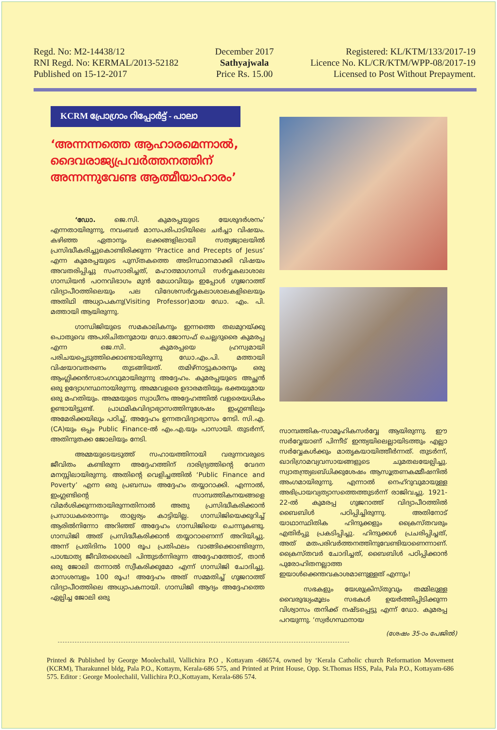Regd. No: M2-14438/12
RNI Regd. No: KERMAL/2013-52182
Published on 15-12-2017
December 2017
Sathyajwala
Price Rs. 15.00
Registered: KL/KTM/133/2017-19
Licence No. KL/CR/KTM/WPP-08/2017-19
Licensed to Post Without Prepayment.
KCRM പ്രോഗ്രാം റിപ്പോർട്ട് - പാലാ
‘അന്നന്നത്തെ ആഹാരമെന്നാൽ, ദൈവരാജ്യപ്രവർത്തനത്തിന് അന്നന്നുവേണ്ട ആത്മീയാഹാരം’
‘ഡോ. ജെ.സി. കുമരപ്പയുടെ യേശുദർശനം’ എന്നതായിരുന്നു, നവംബർ മാസപരിപാടിയിലെ ചർച്ചാ വിഷയം. കഴിഞ്ഞ ഏതാനും ലക്കങ്ങളിലായി സത്യജ്വാലയിൽ പ്രസിദ്ധീകരിച്ചുകൊണ്ടിരിക്കുന്ന ‘Practice and Precepts of Jesus’ എന്ന കുമരപ്പയുടെ പുസ്തകത്തെ അടിസ്ഥാനമാക്കി വിഷയം അവതരിപ്പിച്ചു സംസാരിച്ചത്, മഹാത്മാഗാന്ധി സർവ്വകലാശാല ഗാന്ധിയൻ പഠനവിഭാഗം മുൻ മേധാവിയും ഇപ്പോൾ ഗുജറാത്ത് വിദ്യാപീഠത്തിലെയും പല വിദേശസർവ്വകലാശാലകളിലെയും അതിഥി അധ്യാപകനു(Visiting Professor)മായ ഡോ. എം. പി. മത്തായി ആയിരുന്നു.
ഗാന്ധിജിയുടെ സമകാലികനും ഇന്നത്തെ തലമുറയ്ക്കു പൊതുവെ അപരിചിതനുമായ ഡോ.ജോസഫ് ചെല്ലദുരൈ കുമരപ്പ എന്ന ജെ.സി. കുമരപ്പയെ ഹ്രസ്വമായി പരിചയപ്പെടുത്തിക്കൊണ്ടായിരുന്നു ഡോ.എം.പി. മത്തായി വിഷയാവതരണം തുടങ്ങിയത്. തമിഴ്നാട്ടുകാരനും ഒരു ആംഗ്ലിക്കൻസഭാംഗവുമായിരുന്നു അദ്ദേഹം. കുമരപ്പയുടെ അച്ഛൻ ഒരു ഉദ്യോഗസ്ഥനായിരുന്നു. അമ്മവളരെ ഉദാരമതിയും ഭക്തയുമായ ഒരു മഹതിയും. അമ്മയുടെ സ്വാധീനം അദ്ദേഹത്തിൽ വളരെയധികം ഉണ്ടായിട്ടുണ്ട്. പ്രാഥമികവിദ്യാഭ്യാസത്തിനുശേഷം ഇംഗ്ലണ്ടിലും അമേരിക്കയിലും പഠിച്ച്, അദ്ദേഹം ഉന്നതവിദ്യാഭ്യാസം നേടി. സി.എ.(CA)യും ഒപ്പം Public Finance-ൽ എം.എ.യും പാസായി. തുടർന്ന്, അതിനുതക്ക ജോലിയും നേടി.
അമ്മയുടെയടുത്ത് സഹായത്തിനായി വരുന്നവരുടെ ജീവിതം കണ്ടിരുന്ന അദ്ദേഹത്തിന് ദാരിദ്ര്യത്തിന്റെ വേദന മനസ്സിലായിരുന്നു. അതിന്റെ വെളിച്ചത്തിൽ ‘Public Finance and Poverty’ എന്ന ഒരു പ്രബന്ധം അദ്ദേഹം തയ്യാറാക്കി. എന്നാൽ, ഇംഗ്ലണ്ടിന്റെ സാമ്പത്തികനയങ്ങളെ വിമർശിക്കുന്നതായിരുന്നതിനാൽ അതു പ്രസിദ്ധീകരിക്കാൻ പ്രസാധകരൊന്നും താല്പര്യം കാട്ടിയില്ല. ഗാന്ധിജിയെക്കുറിച്ച് ആരിൽനിന്നോ അറിഞ്ഞ് അദ്ദേഹം ഗാന്ധിജിയെ ചെന്നുകണ്ടു. ഗാന്ധിജി അത് പ്രസിദ്ധീകരിക്കാൻ തയ്യാറാണെന്ന് അറിയിച്ചു. അന്ന് പ്രതിദിനം 1000 രൂപ പ്രതിഫലം വാങ്ങിക്കൊണ്ടിരുന്ന, പാശ്ചാത്യ ജീവിതശൈലി പിന്തുടർന്നിരുന്ന അദ്ദേഹത്തോട്, താൻ ഒരു ജോലി തന്നാൽ സ്വീകരിക്കുമോ എന്ന് ഗാന്ധിജി ചോദിച്ചു. മാസശമ്പളം 100 രൂപ! അദ്ദേഹം അത് സമ്മതിച്ച് ഗുജറാത്ത് വിദ്യാപീഠത്തിലെ അധ്യാപകനായി. ഗാന്ധിജി ആദ്യം അദ്ദേഹത്തെ ഏല്പിച്ച ജോലി ഒരു
സാമ്പത്തിക-സാമൂഹികസർവ്വേ ആയിരുന്നു. ഈ സർവ്വേയാണ് പിന്നീട് ഇന്ത്യയിലെല്ലായിടത്തും എല്ലാ സർവ്വേകൾക്കും മാതൃകയായിത്തീർന്നത്. തുടർന്ന്, ഖാദിഗ്രാമവ്യവസായങ്ങളുടെ ചുമതലയേല്പിച്ചു. സ്വാതന്ത്ര്യലബ്ധിക്കുശേഷം ആസൂത്രണകമ്മീഷനിൽ അംഗമായിരുന്നു. എന്നാൽ നെഹ്റുവുമായുള്ള അഭിപ്രായവ്യത്യാസത്തെത്തുടർന്ന് രാജിവച്ചു. 1921-22-ൽ കുമരപ്പ ഗുജറാത്ത് വിദ്യാപീഠത്തിൽ ബൈബിൾ പഠിപ്പിച്ചിരുന്നു. അതിനോട് യാഥാസ്ഥിതിക ഹിന്ദുക്കളും ക്രൈസ്തവരും എതിർപ്പു പ്രകടിപ്പിച്ചു. ഹിന്ദുക്കൾ പ്രചരിപ്പിച്ചത്, അത് മതപരിവർത്തനത്തിനുവേണ്ടിയാണെന്നാണ്. ക്രൈസ്തവർ ചോദിച്ചത്, ബൈബിൾ പഠിപ്പിക്കാൻ പുരോഹിതനല്ലാത്ത ഇയാൾക്കെന്തവകാശമാണുള്ളത് എന്നും!
സഭകളും യേശുക്രിസ്തുവും തമ്മിലുള്ള വൈരുദ്ധ്യംമൂലം സഭകൾ ഉയർത്തിപ്പിടിക്കുന്ന വിശ്വാസം തനിക്ക് നഷ്ടപ്പെട്ടു എന്ന് ഡോ. കുമരപ്പ പറയുന്നു. ‘സ്വർഗസ്ഥനായ
(ശേഷം 35-ാം പേജിൽ)
Printed & Published by George Moolechalil, Vallichira P.O , Kottayam -686574, owned by ‘Kerala Catholic church Reformation Movement (KCRM), Tharakunnel bldg, Pala P.O., Kottaym, Kerala-686 575, and Printed at Print House, Opp. St.Thomas HSS, Pala, Pala P.O., Kottayam-686 575. Editor : George Moolechalil, Vallichira P.O.,Kottayam, Kerala-686 574.